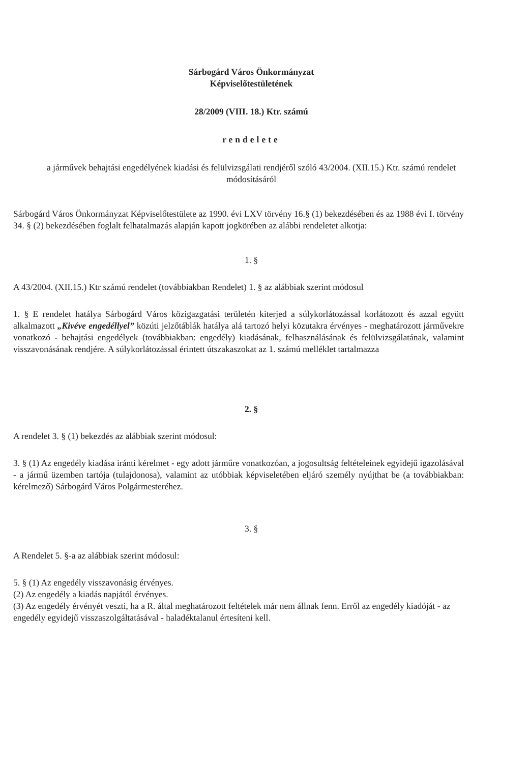Sárbogárd Város Önkormányzat
Képviselőtestületének
28/2009 (VIII. 18.) Ktr. számú
rendelete
a járművek behajtási engedélyének kiadási és felülvizsgálati rendjéről szóló 43/2004. (XII.15.) Ktr. számú rendelet módosításáról
Sárbogárd Város Önkormányzat Képviselőtestülete az 1990. évi LXV törvény 16.§ (1) bekezdésében és az 1988 évi I. törvény 34. § (2) bekezdésében foglalt felhatalmazás alapján kapott jogkörében az alábbi rendeletet alkotja:
1. §
A 43/2004. (XII.15.) Ktr számú rendelet (továbbiakban Rendelet) 1. § az alábbiak szerint módosul
1. § E rendelet hatálya Sárbogárd Város közigazgatási területén kiterjed a súlykorlátozással korlátozott és azzal együtt alkalmazott „Kivéve engedéllyel” közúti jelzőtáblák hatálya alá tartozó helyi közutakra érvényes - meghatározott járművekre vonatkozó - behajtási engedélyek (továbbiakban: engedély) kiadásának, felhasználásának és felülvizsgálatának, valamint visszavonásának rendjére. A súlykorlátozással érintett útszakaszokat az 1. számú melléklet tartalmazza
2. §
A rendelet 3. § (1) bekezdés az alábbiak szerint módosul:
3. § (1) Az engedély kiadása iránti kérelmet - egy adott járműre vonatkozóan, a jogosultság feltételeinek egyidejű igazolásával - a jármű üzemben tartója (tulajdonosa), valamint az utóbbiak képviseletében eljáró személy nyújthat be (a továbbiakban: kérelmező) Sárbogárd Város Polgármesteréhez.
3. §
A Rendelet 5. §-a az alábbiak szerint módosul:
5. § (1) Az engedély visszavonásig érvényes.
(2) Az engedély a kiadás napjától érvényes.
(3) Az engedély érvényét veszti, ha a R. által meghatározott feltételek már nem állnak fenn. Erről az engedély kiadóját - az engedély egyidejű visszaszolgáltatásával - haladéktalanul értesíteni kell.